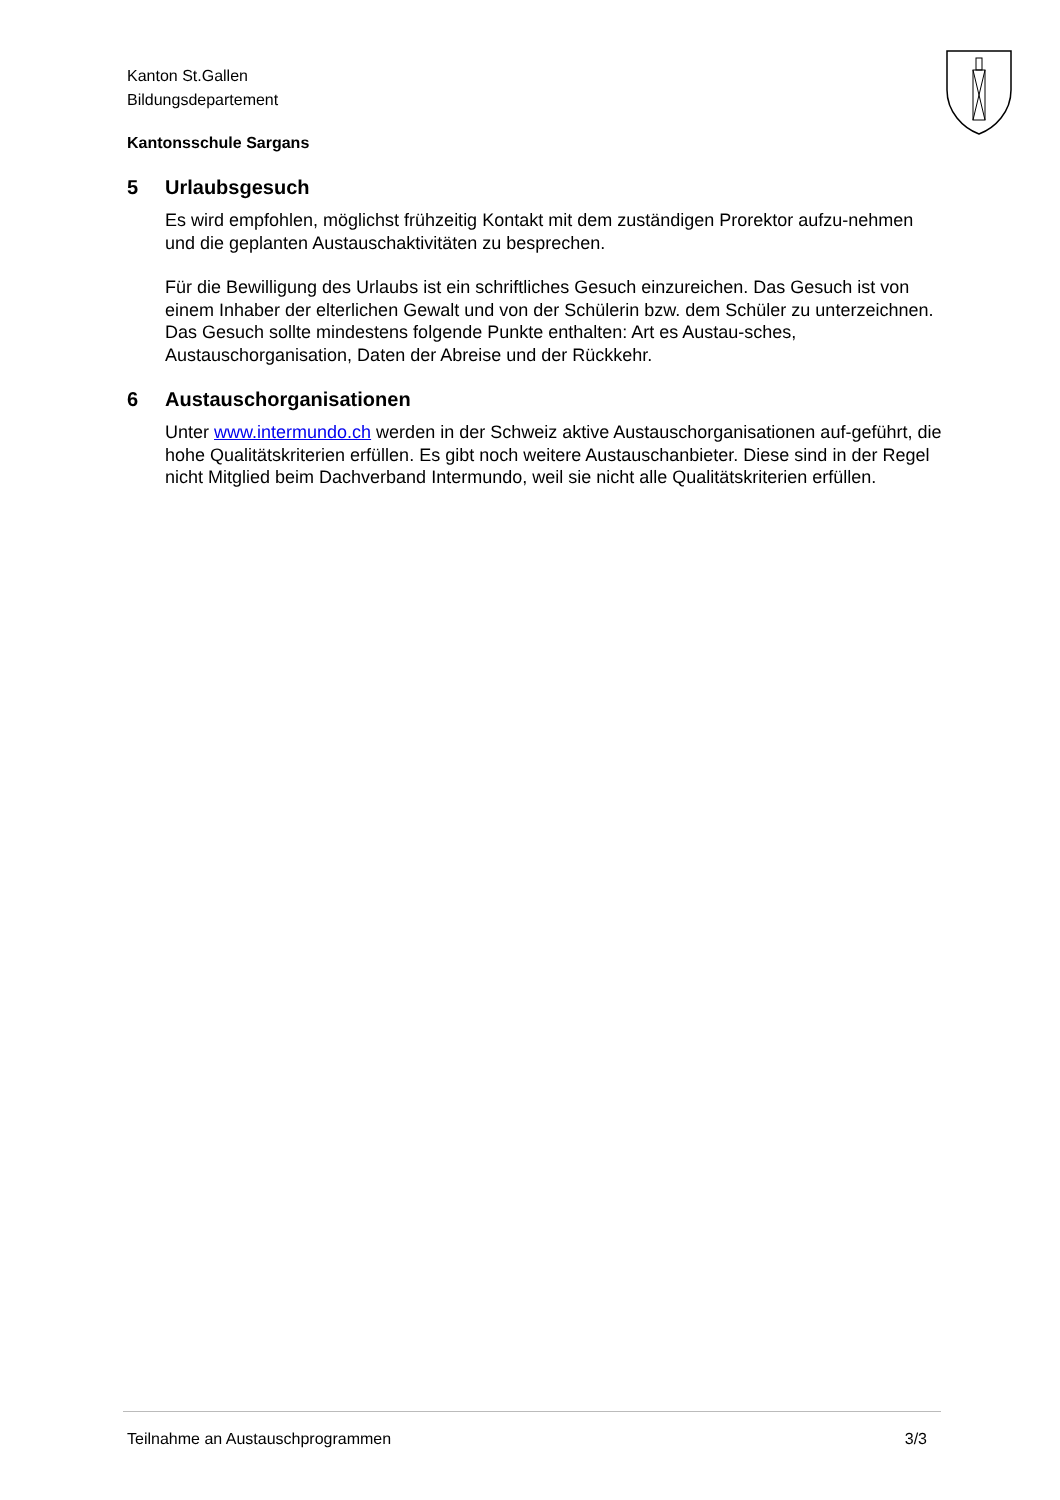Kanton St.Gallen
Bildungsdepartement
Kantonsschule Sargans
5 Urlaubsgesuch
Es wird empfohlen, möglichst frühzeitig Kontakt mit dem zuständigen Prorektor aufzu-nehmen und die geplanten Austauschaktivitäten zu besprechen.
Für die Bewilligung des Urlaubs ist ein schriftliches Gesuch einzureichen. Das Gesuch ist von einem Inhaber der elterlichen Gewalt und von der Schülerin bzw. dem Schüler zu unterzeichnen. Das Gesuch sollte mindestens folgende Punkte enthalten: Art es Austau-sches, Austauschorganisation, Daten der Abreise und der Rückkehr.
6 Austauschorganisationen
Unter www.intermundo.ch werden in der Schweiz aktive Austauschorganisationen auf-geführt, die hohe Qualitätskriterien erfüllen. Es gibt noch weitere Austauschanbieter. Diese sind in der Regel nicht Mitglied beim Dachverband Intermundo, weil sie nicht alle Qualitätskriterien erfüllen.
Teilnahme an Austauschprogrammen 3/3